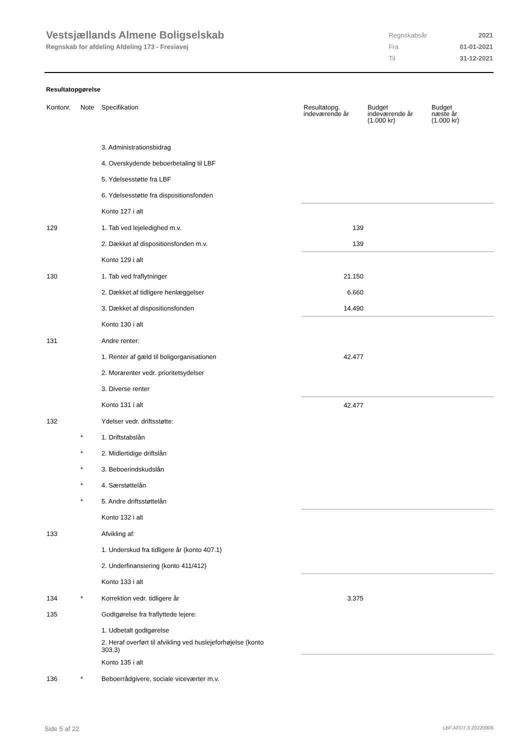Vestsjællands Almene Boligselskab
Regnskab for afdeling Afdeling 173 - Fresiavej
| Regnskabsår | 2021 |
| Fra | 01-01-2021 |
| Til | 31-12-2021 |
Resultatopgørelse
| Kontonr. | Note | Specifikation | Resultatopg. indeværende år | Budget indeværende år (1.000 kr) | Budget næste år (1.000 kr) |
| --- | --- | --- | --- | --- | --- |
| | | 3. Administrationsbidrag | | | |
| | | 4. Overskydende beboerbetaling til LBF | | | |
| | | 5. Ydelsesstøtte fra LBF | | | |
| | | 6. Ydelsesstøtte fra dispositionsfonden | | | |
| | | Konto 127 i alt | | | |
| 129 | | 1. Tab ved lejeledighed m.v. | 139 | | |
| | | 2. Dækket af dispositionsfonden m.v. | 139 | | |
| | | Konto 129 i alt | | | |
| 130 | | 1. Tab ved fraflytninger | 21.150 | | |
| | | 2. Dækket af tidligere henlæggelser | 6.660 | | |
| | | 3. Dækket af dispositionsfonden | 14.490 | | |
| | | Konto 130 i alt | | | |
| 131 | | Andre renter: | | | |
| | | 1. Renter af gæld til boligorganisationen | 42.477 | | |
| | | 2. Morarenter vedr. prioritetsydelser | | | |
| | | 3. Diverse renter | | | |
| | | Konto 131 i alt | 42.477 | | |
| 132 | | Ydelser vedr. driftsstøtte: | | | |
| | * | 1. Driftstabslån | | | |
| | * | 2. Midlertidige driftslån | | | |
| | * | 3. Beboerindskudslån | | | |
| | * | 4. Særstøttelån | | | |
| | * | 5. Andre driftsstøttelån | | | |
| | | Konto 132 i alt | | | |
| 133 | | Afvikling af: | | | |
| | | 1. Underskud fra tidligere år (konto 407.1) | | | |
| | | 2. Underfinansiering (konto 411/412) | | | |
| | | Konto 133 i alt | | | |
| 134 | * | Korrektion vedr. tidligere år | 3.375 | | |
| 135 | | Godtgørelse fra fraflyttede lejere: | | | |
| | | 1. Udbetalt godtgørelse | | | |
| | | 2. Heraf overført til afvikling ved huslejeforhøjelse (konto 303.3) | | | |
| | | Konto 135 i alt | | | |
| 136 | * | Beboerrådgivere, sociale viceværter m.v. | | | |
Side 5 af 22 LBF.AFD7.3.20220906